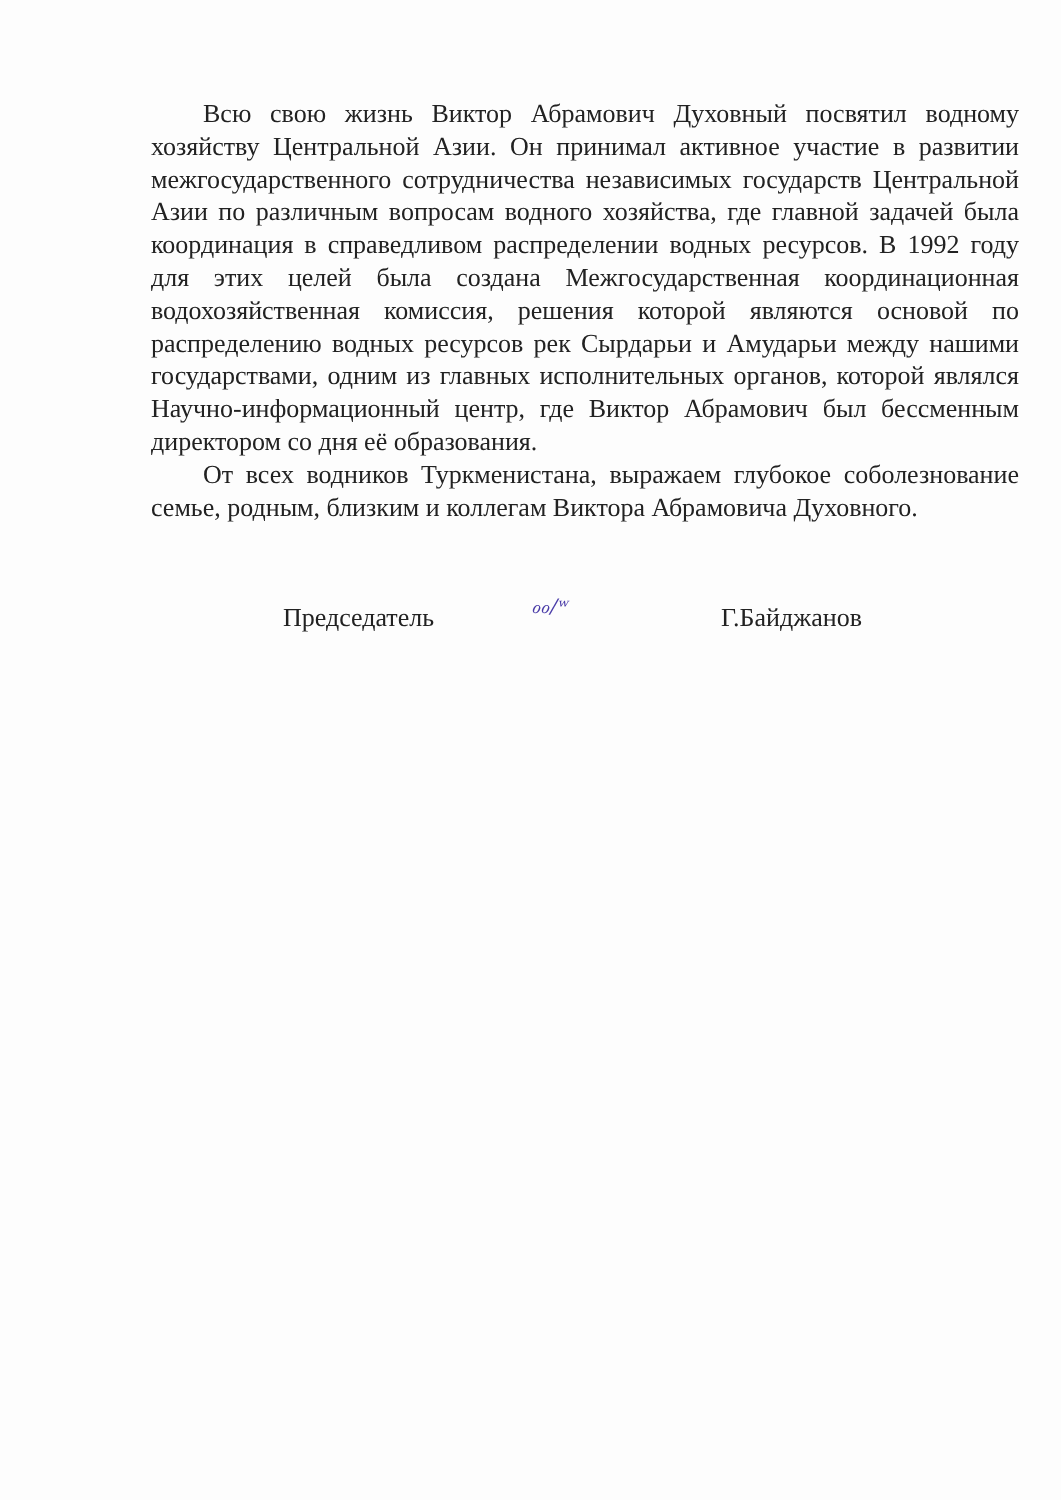Всю свою жизнь Виктор Абрамович Духовный посвятил водному хозяйству Центральной Азии. Он принимал активное участие в развитии межгосударственного сотрудничества независимых государств Центральной Азии по различным вопросам водного хозяйства, где главной задачей была координация в справедливом распределении водных ресурсов. В 1992 году для этих целей была создана Межгосударственная координационная водохозяйственная комиссия, решения которой являются основой по распределению водных ресурсов рек Сырдарьи и Амударьи между нашими государствами, одним из главных исполнительных органов, которой являлся Научно-информационный центр, где Виктор Абрамович был бессменным директором со дня её образования.
От всех водников Туркменистана, выражаем глубокое соболезнование семье, родным, близким и коллегам Виктора Абрамовича Духовного.
Председатель ℴℴ/ʷ Г.Байджанов